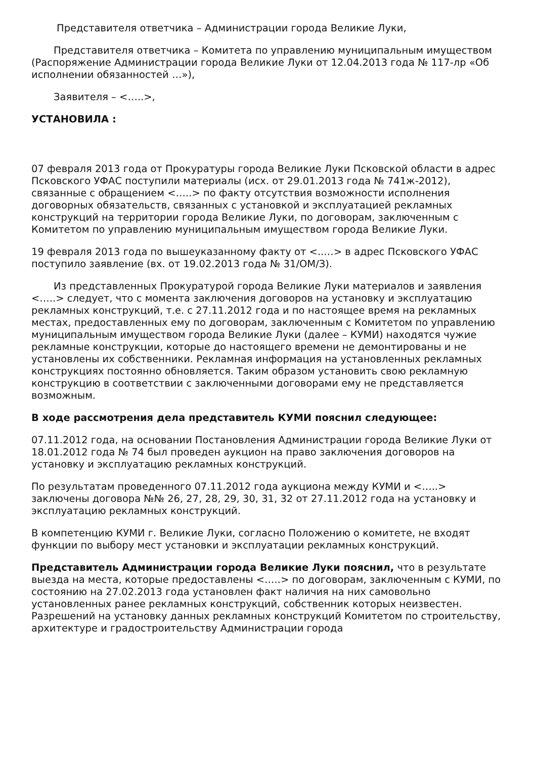Представителя ответчика – Администрации города Великие Луки,
Представителя ответчика – Комитета по управлению муниципальным имуществом (Распоряжение Администрации города Великие Луки от 12.04.2013 года № 117-лр «Об исполнении обязанностей …»),
Заявителя – <…..>,
УСТАНОВИЛА :
07 февраля 2013 года от Прокуратуры города Великие Луки Псковской области в адрес Псковского УФАС поступили материалы (исх. от 29.01.2013 года № 741ж-2012), связанные с обращением <…..> по факту отсутствия возможности исполнения договорных обязательств, связанных с установкой и эксплуатацией рекламных конструкций на территории города Великие Луки, по договорам, заключенным с Комитетом по управлению муниципальным имуществом города Великие Луки.
19 февраля 2013 года по вышеуказанному факту от <..…> в адрес Псковского УФАС поступило заявление (вх. от 19.02.2013 года № 31/ОМ/З).
Из представленных Прокуратурой города Великие Луки материалов и заявления <…..> следует, что с момента заключения договоров на установку и эксплуатацию рекламных конструкций, т.е. с 27.11.2012 года и по настоящее время на рекламных местах, предоставленных ему по договорам, заключенным с Комитетом по управлению муниципальным имуществом города Великие Луки (далее – КУМИ) находятся чужие рекламные конструкции, которые до настоящего времени не демонтированы и не установлены их собственники. Рекламная информация на установленных рекламных конструкциях постоянно обновляется. Таким образом установить свою рекламную конструкцию в соответствии с заключенными договорами ему не представляется возможным.
В ходе рассмотрения дела представитель КУМИ пояснил следующее:
07.11.2012 года, на основании Постановления Администрации города Великие Луки от 18.01.2012 года № 74 был проведен аукцион на право заключения договоров на установку и эксплуатацию рекламных конструкций.
По результатам проведенного 07.11.2012 года аукциона между КУМИ и <…..> заключены договора №№ 26, 27, 28, 29, 30, 31, 32 от 27.11.2012 года на установку и эксплуатацию рекламных конструкций.
В компетенцию КУМИ г. Великие Луки, согласно Положению о комитете, не входят функции по выбору мест установки и эксплуатации рекламных конструкций.
Представитель Администрации города Великие Луки пояснил, что в результате выезда на места, которые предоставлены <…..> по договорам, заключенным с КУМИ, по состоянию на 27.02.2013 года установлен факт наличия на них самовольно установленных ранее рекламных конструкций, собственник которых неизвестен. Разрешений на установку данных рекламных конструкций Комитетом по строительству, архитектуре и градостроительству Администрации города